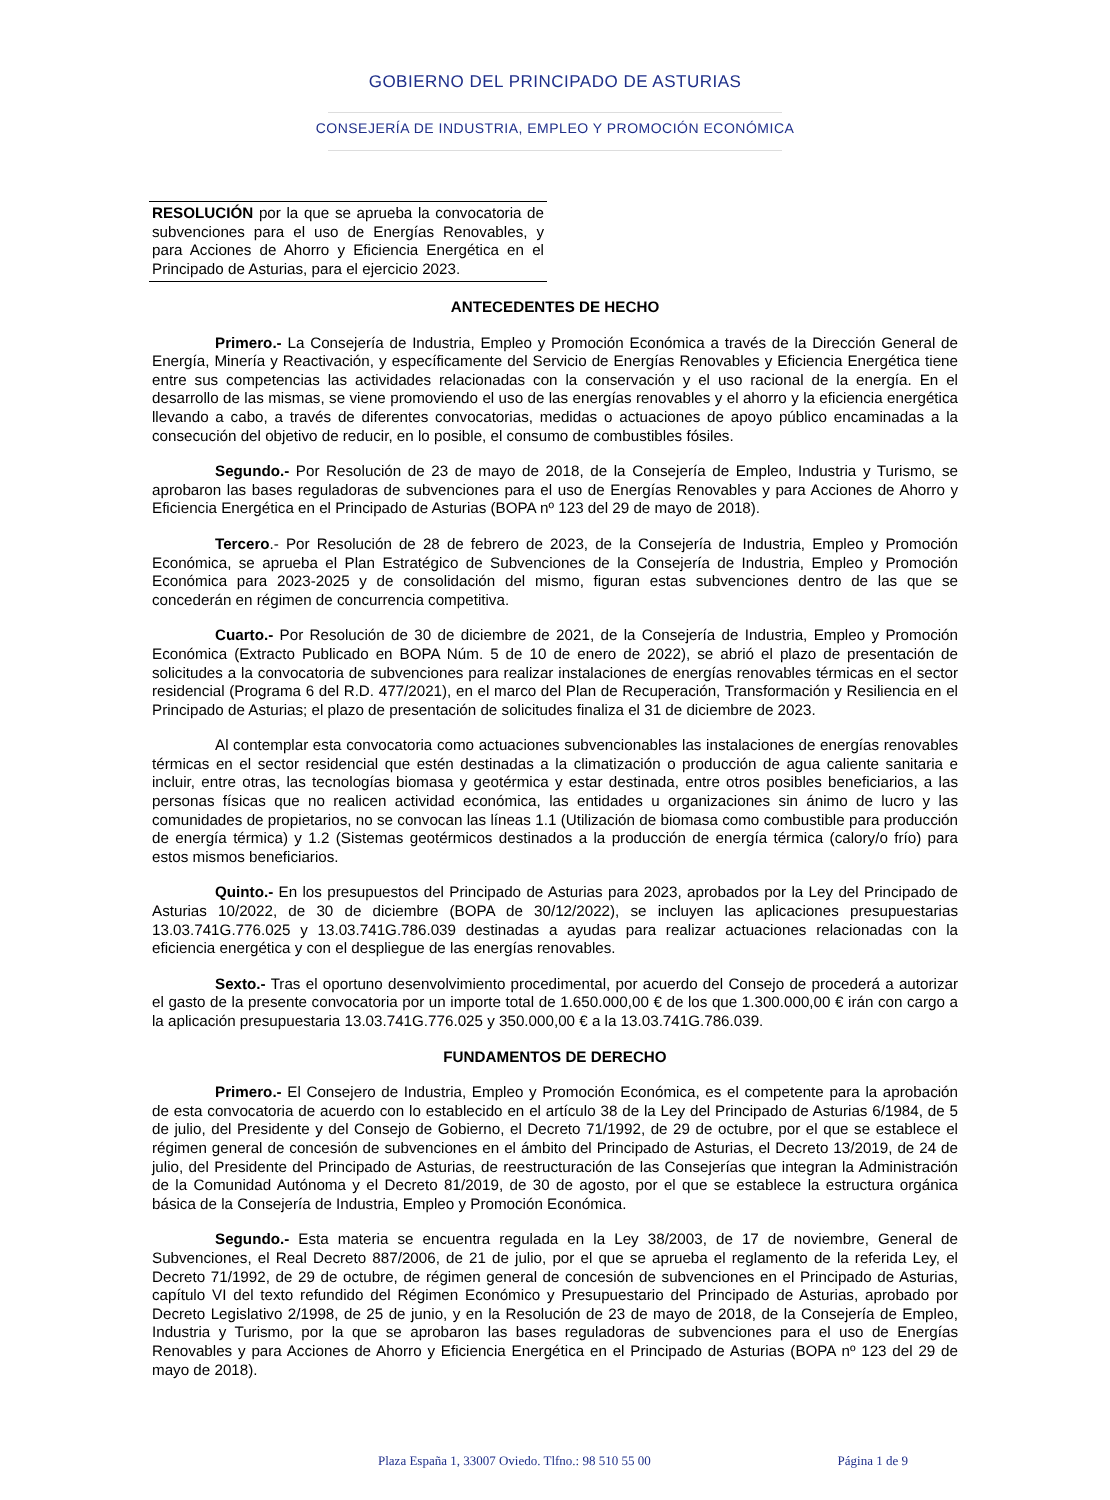GOBIERNO DEL PRINCIPADO DE ASTURIAS
CONSEJERÍA DE INDUSTRIA, EMPLEO Y PROMOCIÓN ECONÓMICA
RESOLUCIÓN por la que se aprueba la convocatoria de subvenciones para el uso de Energías Renovables, y para Acciones de Ahorro y Eficiencia Energética en el Principado de Asturias, para el ejercicio 2023.
ANTECEDENTES DE HECHO
Primero.- La Consejería de Industria, Empleo y Promoción Económica a través de la Dirección General de Energía, Minería y Reactivación, y específicamente del Servicio de Energías Renovables y Eficiencia Energética tiene entre sus competencias las actividades relacionadas con la conservación y el uso racional de la energía. En el desarrollo de las mismas, se viene promoviendo el uso de las energías renovables y el ahorro y la eficiencia energética llevando a cabo, a través de diferentes convocatorias, medidas o actuaciones de apoyo público encaminadas a la consecución del objetivo de reducir, en lo posible, el consumo de combustibles fósiles.
Segundo.- Por Resolución de 23 de mayo de 2018, de la Consejería de Empleo, Industria y Turismo, se aprobaron las bases reguladoras de subvenciones para el uso de Energías Renovables y para Acciones de Ahorro y Eficiencia Energética en el Principado de Asturias (BOPA nº 123 del 29 de mayo de 2018).
Tercero.- Por Resolución de 28 de febrero de 2023, de la Consejería de Industria, Empleo y Promoción Económica, se aprueba el Plan Estratégico de Subvenciones de la Consejería de Industria, Empleo y Promoción Económica para 2023-2025 y de consolidación del mismo, figuran estas subvenciones dentro de las que se concederán en régimen de concurrencia competitiva.
Cuarto.- Por Resolución de 30 de diciembre de 2021, de la Consejería de Industria, Empleo y Promoción Económica (Extracto Publicado en BOPA Núm. 5 de 10 de enero de 2022), se abrió el plazo de presentación de solicitudes a la convocatoria de subvenciones para realizar instalaciones de energías renovables térmicas en el sector residencial (Programa 6 del R.D. 477/2021), en el marco del Plan de Recuperación, Transformación y Resiliencia en el Principado de Asturias; el plazo de presentación de solicitudes finaliza el 31 de diciembre de 2023.
Al contemplar esta convocatoria como actuaciones subvencionables las instalaciones de energías renovables térmicas en el sector residencial que estén destinadas a la climatización o producción de agua caliente sanitaria e incluir, entre otras, las tecnologías biomasa y geotérmica y estar destinada, entre otros posibles beneficiarios, a las personas físicas que no realicen actividad económica, las entidades u organizaciones sin ánimo de lucro y las comunidades de propietarios, no se convocan las líneas 1.1 (Utilización de biomasa como combustible para producción de energía térmica) y 1.2 (Sistemas geotérmicos destinados a la producción de energía térmica (calory/o frío) para estos mismos beneficiarios.
Quinto.- En los presupuestos del Principado de Asturias para 2023, aprobados por la Ley del Principado de Asturias 10/2022, de 30 de diciembre (BOPA de 30/12/2022), se incluyen las aplicaciones presupuestarias 13.03.741G.776.025 y 13.03.741G.786.039 destinadas a ayudas para realizar actuaciones relacionadas con la eficiencia energética y con el despliegue de las energías renovables.
Sexto.- Tras el oportuno desenvolvimiento procedimental, por acuerdo del Consejo de procederá a autorizar el gasto de la presente convocatoria por un importe total de 1.650.000,00 € de los que 1.300.000,00 € irán con cargo a la aplicación presupuestaria 13.03.741G.776.025 y 350.000,00 € a la 13.03.741G.786.039.
FUNDAMENTOS DE DERECHO
Primero.- El Consejero de Industria, Empleo y Promoción Económica, es el competente para la aprobación de esta convocatoria de acuerdo con lo establecido en el artículo 38 de la Ley del Principado de Asturias 6/1984, de 5 de julio, del Presidente y del Consejo de Gobierno, el Decreto 71/1992, de 29 de octubre, por el que se establece el régimen general de concesión de subvenciones en el ámbito del Principado de Asturias, el Decreto 13/2019, de 24 de julio, del Presidente del Principado de Asturias, de reestructuración de las Consejerías que integran la Administración de la Comunidad Autónoma y el Decreto 81/2019, de 30 de agosto, por el que se establece la estructura orgánica básica de la Consejería de Industria, Empleo y Promoción Económica.
Segundo.- Esta materia se encuentra regulada en la Ley 38/2003, de 17 de noviembre, General de Subvenciones, el Real Decreto 887/2006, de 21 de julio, por el que se aprueba el reglamento de la referida Ley, el Decreto 71/1992, de 29 de octubre, de régimen general de concesión de subvenciones en el Principado de Asturias, capítulo VI del texto refundido del Régimen Económico y Presupuestario del Principado de Asturias, aprobado por Decreto Legislativo 2/1998, de 25 de junio, y en la Resolución de 23 de mayo de 2018, de la Consejería de Empleo, Industria y Turismo, por la que se aprobaron las bases reguladoras de subvenciones para el uso de Energías Renovables y para Acciones de Ahorro y Eficiencia Energética en el Principado de Asturias (BOPA nº 123 del 29 de mayo de 2018).
Plaza España 1, 33007 Oviedo. Tlfno.: 98 510 55 00 Página 1 de 9